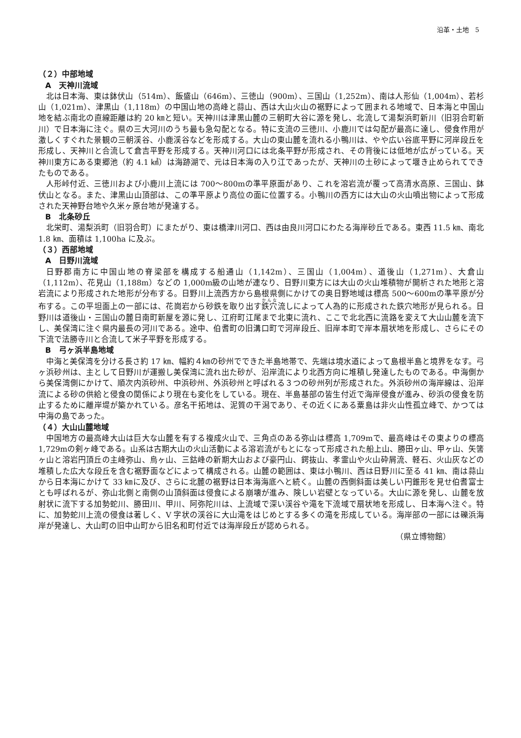沿革・土地　5
（２）中部地域
A　天神川流域
北は日本海、東は鉢伏山（514m）、飯盛山（646m）、三徳山（900m）、三国山（1,252m）、南は人形仙（1,004m）、若杉山（1,021m）、津黒山（1,118m）の中国山地の高峰と蒜山、西は大山火山の裾野によって囲まれる地域で、日本海と中国山地を結ぶ南北の直線距離は約 20 ㎞と短い。天神川は津黒山麓の三朝町大谷に源を発し、北流して湯梨浜町新川（旧羽合町新川）で日本海に注ぐ。県の三大河川のうち最も急勾配となる。特に支流の三徳川、小鹿川では勾配が最高に達し、侵食作用が激しくすぐれた景観の三朝渓谷、小鹿渓谷などを形成する。大山の東山麓を流れる小鴨川は、やや広い谷底平野に河岸段丘を形成し、天神川と合流して倉吉平野を形成する。天神川河口には北条平野が形成され、その背後には低地が広がっている。天神川東方にある東郷池（約 4.1 ㎢）は海跡湖で、元は日本海の入り江であったが、天神川の土砂によって堰き止められてできたものである。
人形峠付近、三徳川および小鹿川上流には 700～800mの準平原面があり、これを溶岩流が覆って高清水高原、三国山、鉢伏山となる。また、津黒山山頂部は、この準平原より高位の面に位置する。小鴨川の西方には大山の火山噴出物によって形成された天神野台地や久米ヶ原台地が発達する。
B　北条砂丘
北栄町、湯梨浜町（旧羽合町）にまたがり、東は橋津川河口、西は由良川河口にわたる海岸砂丘である。東西 11.5 ㎞、南北 1.8 ㎞、面積は 1,100ha に及ぶ。
（３）西部地域
A　日野川流域
日野郡南方に中国山地の脊梁部を構成する船通山（1,142m）、三国山（1,004m）、道後山（1,271m）、大倉山（1,112m）、花見山（1,188m）などの 1,000m級の山地が連なり、日野川東方には大山の火山堆積物が開析された地形と溶岩流により形成された地形が分布する。日野川上流西方から島根県側にかけての奥日野地域は標高 500～600mの準平原が分布する。この平坦面上の一部には、花崗岩から砂鉄を取り出す鉄穴流しによって人為的に形成された鉄穴地形が見られる。日野川は道後山・三国山の麓日南町新屋を源に発し、江府町江尾まで北東に流れ、ここで北北西に流路を変えて大山山麓を流下し、美保湾に注ぐ県内最長の河川である。途中、伯耆町の旧溝口町で河岸段丘、旧岸本町で岸本扇状地を形成し、さらにその下流で法勝寺川と合流して米子平野を形成する。
B　弓ヶ浜半島地域
中海と美保湾を分ける長さ約 17 ㎞、幅約４㎞の砂州でできた半島地帯で、先端は境水道によって島根半島と境界をなす。弓ヶ浜砂州は、主として日野川が運搬し美保湾に流れ出た砂が、沿岸流により北西方向に堆積し発達したものである。中海側から美保湾側にかけて、順次内浜砂州、中浜砂州、外浜砂州と呼ばれる３つの砂州列が形成された。外浜砂州の海岸線は、沿岸流による砂の供給と侵食の関係により現在も変化をしている。現在、半島基部の皆生付近で海岸侵食が進み、砂浜の侵食を防止するために離岸堤が築かれている。彦名干拓地は、泥質の干潟であり、その近くにある粟島は非火山性孤立峰で、かつては中海の島であった。
（４）大山山麓地域
中国地方の最高峰大山は巨大な山麓を有する複成火山で、三角点のある弥山は標高 1,709mで、最高峰はその東よりの標高 1,729mの剣ヶ峰である。山系は古期大山の火山活動による溶岩流がもとになって形成された船上山、勝田ヶ山、甲ヶ山、矢筈ヶ山と溶岩円頂丘の主峰弥山、烏ヶ山、三鈷峰の新期大山および豪円山、鍔抜山、孝霊山や火山砕屑流、軽石、火山灰などの堆積した広大な段丘を含む裾野面などによって構成される。山麓の範囲は、東は小鴨川、西は日野川に至る 41 ㎞、南は蒜山から日本海にかけて 33 ㎞に及び、さらに北麓の裾野は日本海海底へと続く。山麓の西側斜面は美しい円錐形を見せ伯耆富士とも呼ばれるが、弥山北側と南側の山頂斜面は侵食による崩壊が進み、険しい岩壁となっている。大山に源を発し、山麓を放射状に流下する加勢蛇川、勝田川、甲川、阿弥陀川は、上流域で深い渓谷や滝を下流域で扇状地を形成し、日本海へ注ぐ。特に、加勢蛇川上流の侵食は著しく、V 字状の渓谷に大山滝をはじめとする多くの滝を形成している。海岸部の一部には礫浜海岸が発達し、大山町の旧中山町から旧名和町付近では海岸段丘が認められる。
（県立博物館）